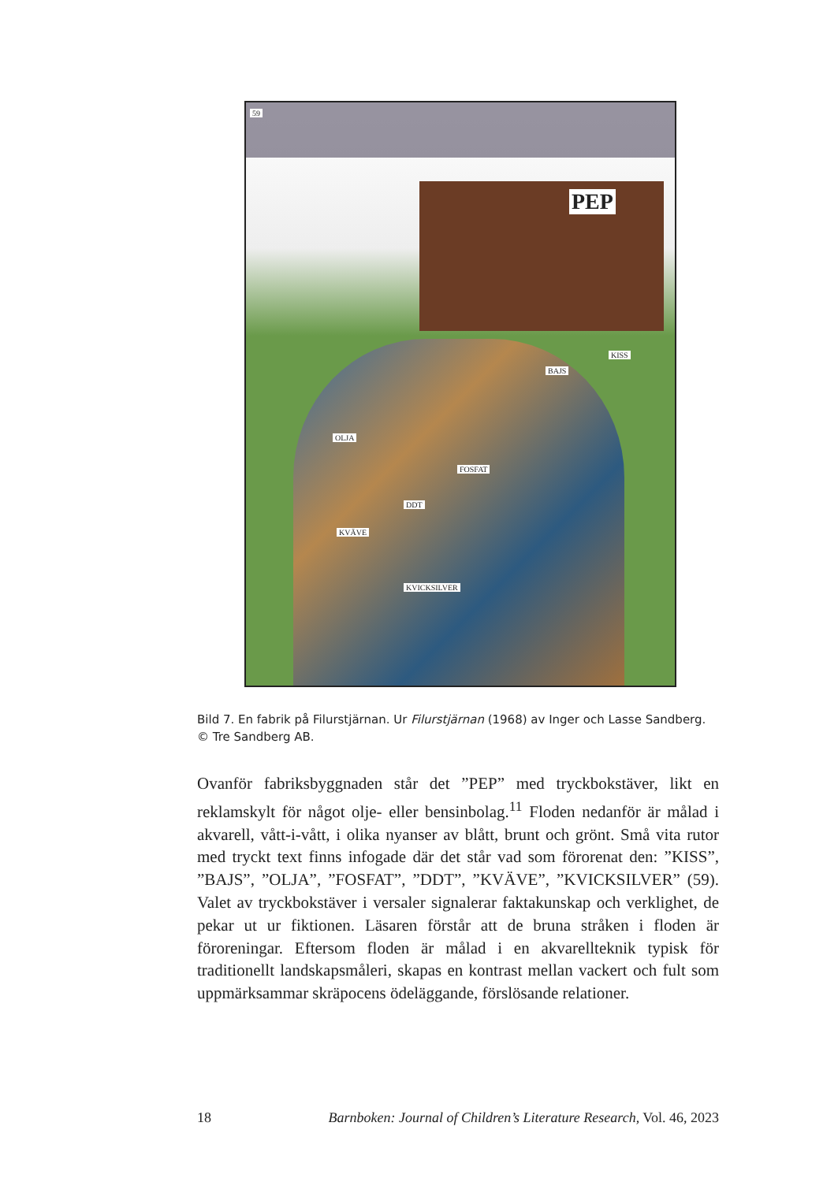59
PEP
KISS
BAJS
OLJA
FOSFAT
DDT
KVÄVE
KVICKSILVER
Bild 7. En fabrik på Filurstjärnan. Ur Filurstjärnan (1968) av Inger och Lasse Sandberg. © Tre Sandberg AB.
Ovanför fabriksbyggnaden står det ”PEP” med tryckbokstäver, likt en reklamskylt för något olje- eller bensinbolag.<sup>11</sup> Floden nedanför är målad i akvarell, vått-i-vått, i olika nyanser av blått, brunt och grönt. Små vita rutor med tryckt text finns infogade där det står vad som förorenat den: ”KISS”, ”BAJS”, ”OLJA”, ”FOSFAT”, ”DDT”, ”KVÄVE”, ”KVICKSILVER” (59). Valet av tryckbokstäver i versaler signalerar faktakunskap och verklighet, de pekar ut ur fiktionen. Läsaren förstår att de bruna stråken i floden är föroreningar. Eftersom floden är målad i en akvarellteknik typisk för traditionellt landskapsmåleri, skapas en kontrast mellan vackert och fult som uppmärksammar skräpocens ödeläggande, förslösande relationer.
18 Barnboken: Journal of Children’s Literature Research, Vol. 46, 2023